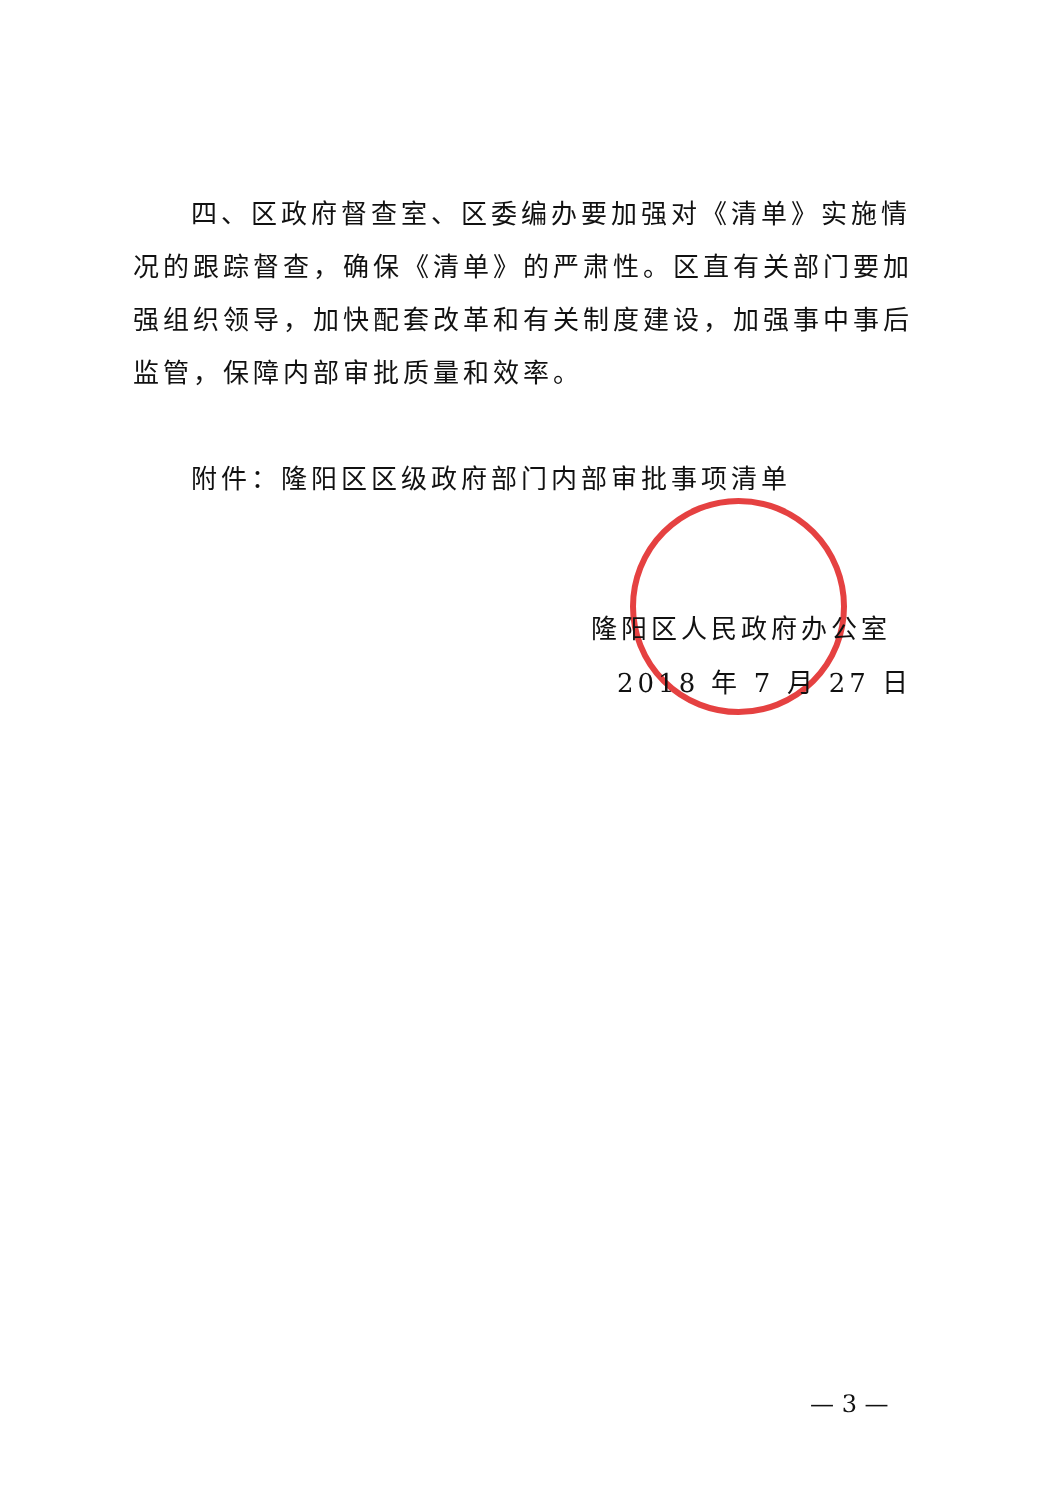四、区政府督查室、区委编办要加强对《清单》实施情况的跟踪督查，确保《清单》的严肃性。区直有关部门要加强组织领导，加快配套改革和有关制度建设，加强事中事后监管，保障内部审批质量和效率。
附件：隆阳区区级政府部门内部审批事项清单
隆阳区人民政府办公室
2018 年 7 月 27 日
— 3 —